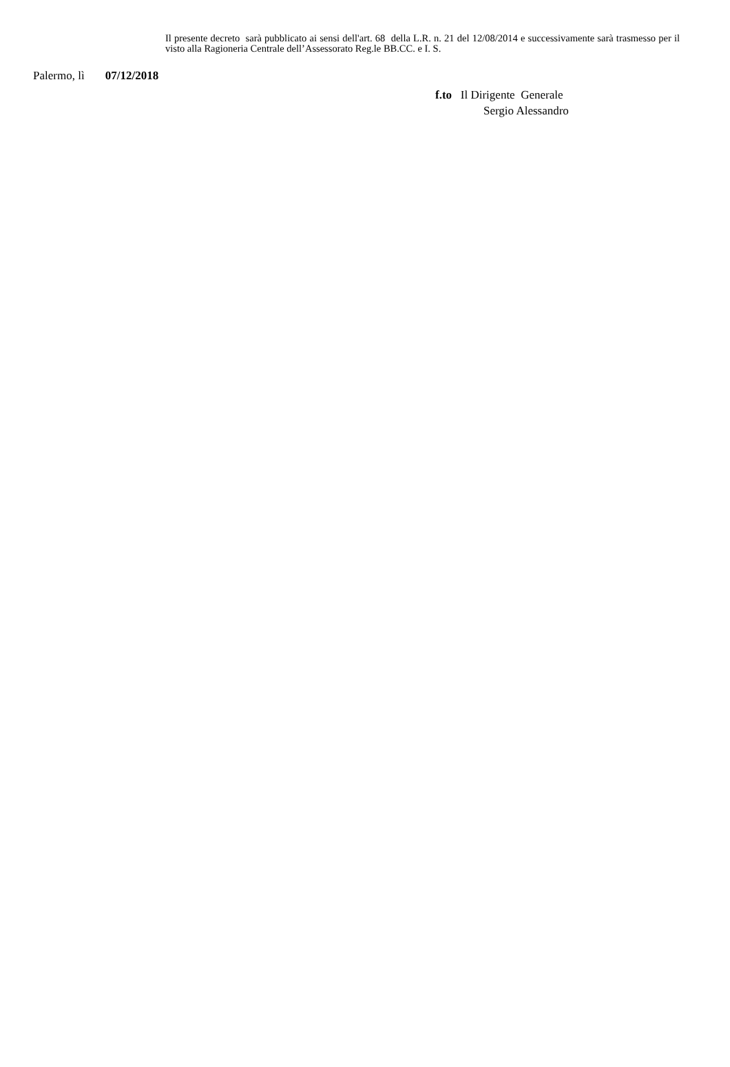Il presente decreto sarà pubblicato ai sensi dell'art. 68 della L.R. n. 21 del 12/08/2014 e successivamente sarà trasmesso per il visto alla Ragioneria Centrale dell’Assessorato Reg.le BB.CC. e I. S.
Palermo, lì 07/12/2018
f.to Il Dirigente Generale
Sergio Alessandro